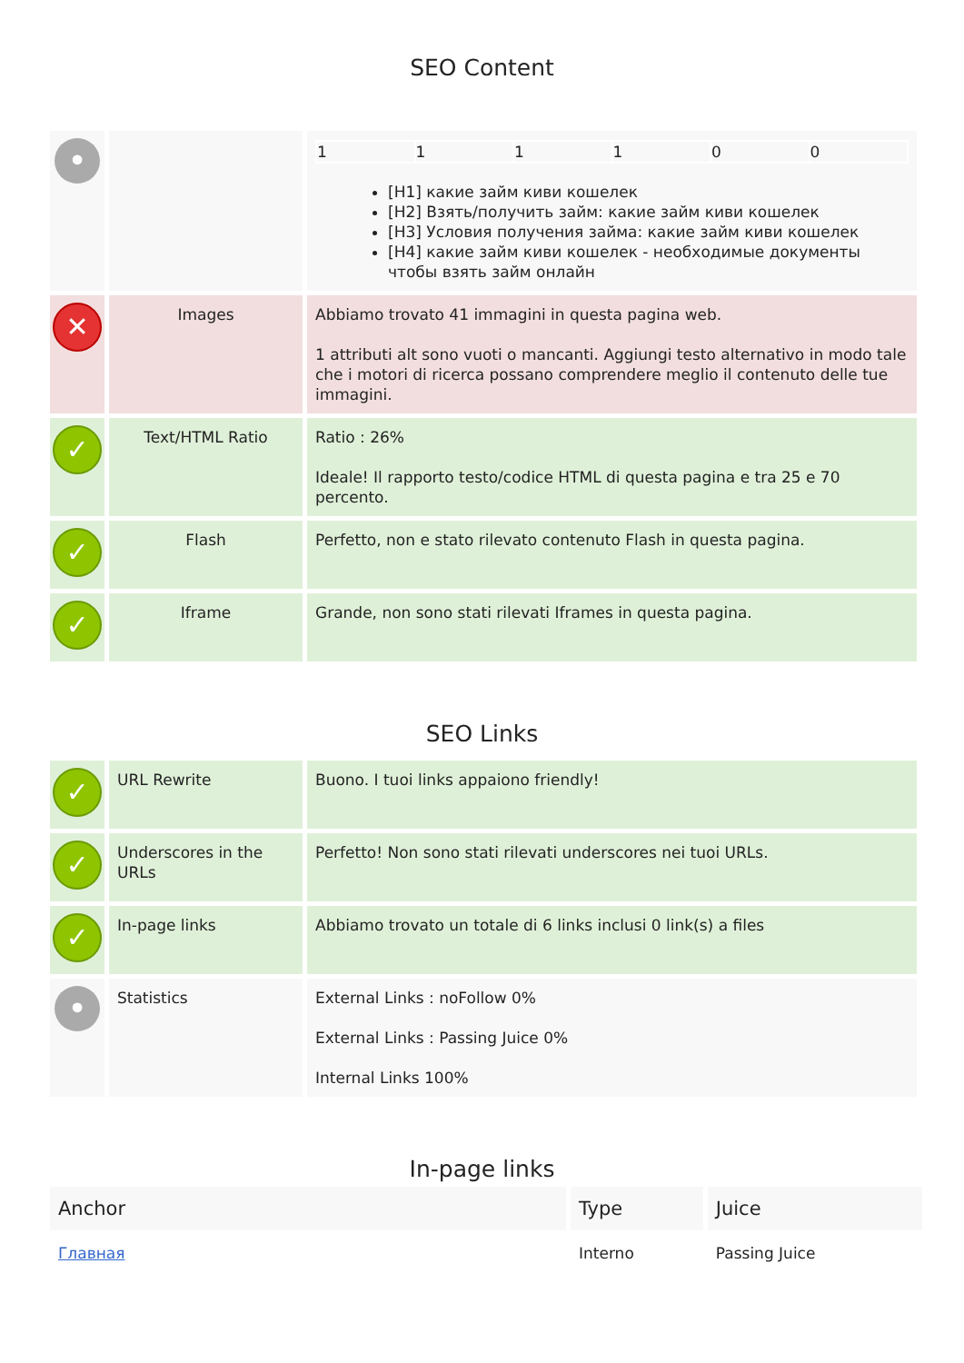SEO Content
| • | | / 1 / 1 / 1 / 1 / 0 / 0 / [H1] какие займ киви кошелек [H2] Взять/получить займ: какие займ киви кошелек [H3] Условия получения займа: какие займ киви кошелек [H4] какие займ киви кошелек - необходимые документы чтобы взять займ онлайн |
| ✕ | Images | Abbiamo trovato 41 immagini in questa pagina web. 1 attributi alt sono vuoti o mancanti. Aggiungi testo alternativo in modo tale che i motori di ricerca possano comprendere meglio il contenuto delle tue immagini. |
| ✓ | Text/HTML Ratio | Ratio : 26% Ideale! Il rapporto testo/codice HTML di questa pagina e tra 25 e 70 percento. |
| ✓ | Flash | Perfetto, non e stato rilevato contenuto Flash in questa pagina. |
| ✓ | Iframe | Grande, non sono stati rilevati Iframes in questa pagina. |
SEO Links
| ✓ | URL Rewrite | Buono. I tuoi links appaiono friendly! |
| ✓ | Underscores in the URLs | Perfetto! Non sono stati rilevati underscores nei tuoi URLs. |
| ✓ | In-page links | Abbiamo trovato un totale di 6 links inclusi 0 link(s) a files |
| • | Statistics | External Links : noFollow 0% External Links : Passing Juice 0% Internal Links 100% |
In-page links
| Anchor | Type | Juice |
| --- | --- | --- |
| Главная | Interno | Passing Juice |